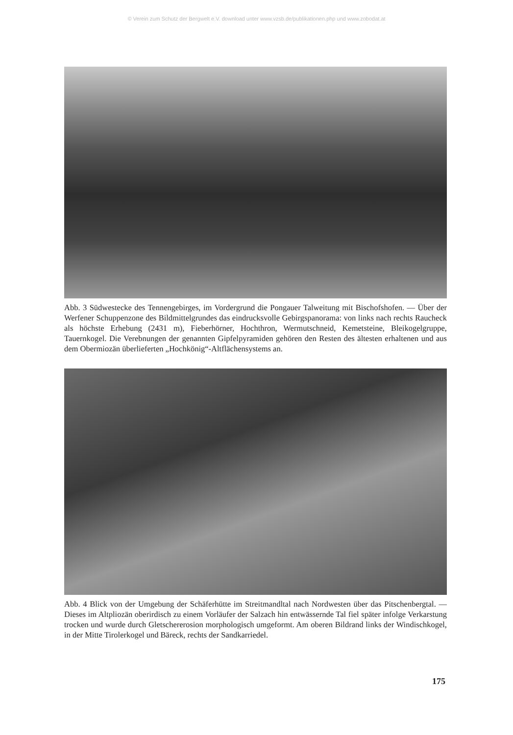© Verein zum Schutz der Bergwelt e.V. download unter www.vzsb.de/publikationen.php und www.zobodat.at
Abb. 3 Südwestecke des Tennengebirges, im Vordergrund die Pongauer Talweitung mit Bischofshofen. — Über der Werfener Schuppenzone des Bildmittelgrundes das eindrucksvolle Gebirgspanorama: von links nach rechts Raucheck als höchste Erhebung (2431 m), Fieberhörner, Hochthron, Wermutschneid, Kemetsteine, Bleikogelgruppe, Tauernkogel. Die Verebnungen der genannten Gipfelpyramiden gehören den Resten des ältesten erhaltenen und aus dem Obermiozän überlieferten „Hochkönig“-Altflächensystems an.
Abb. 4 Blick von der Umgebung der Schäferhütte im Streitmandltal nach Nordwesten über das Pitschenbergtal. — Dieses im Altpliozän oberirdisch zu einem Vorläufer der Salzach hin entwässernde Tal fiel später infolge Verkarstung trocken und wurde durch Gletschererosion morphologisch umgeformt. Am oberen Bildrand links der Windischkogel, in der Mitte Tirolerkogel und Bäreck, rechts der Sandkarriedel.
175